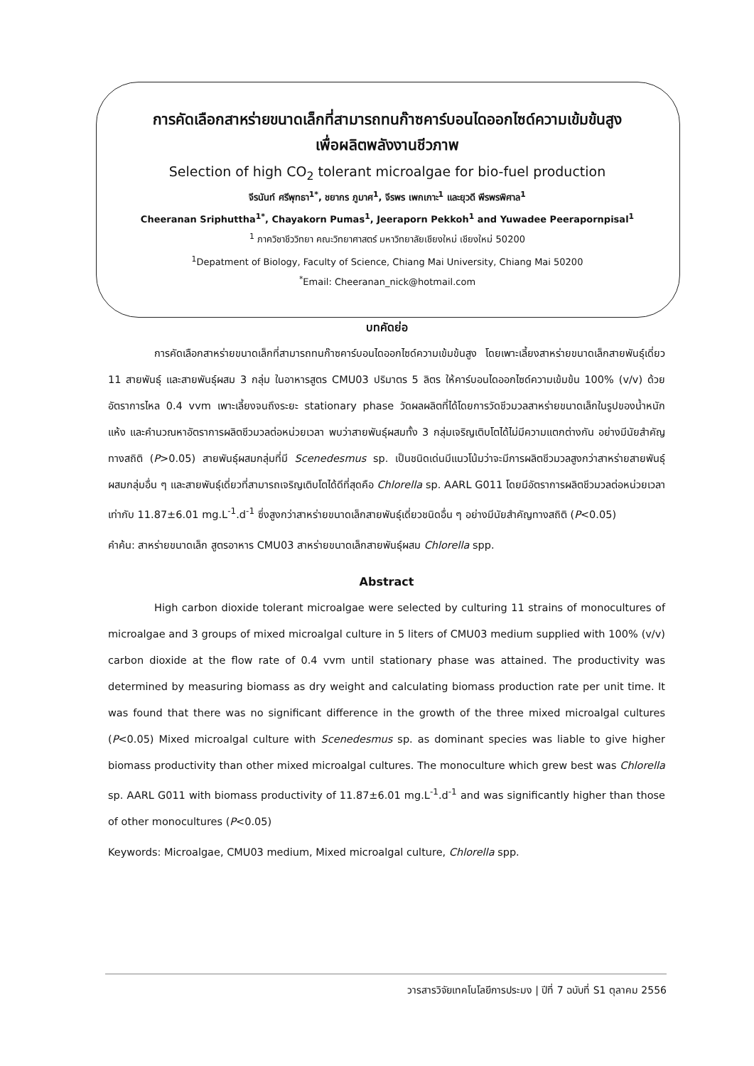การคัดเลือกสาหร่ายขนาดเล็กที่สามารถทนก๊าซคาร์บอนไดออกไซด์ความเข้มข้นสูง
เพื่อผลิตพลังงานชีวภาพ
Selection of high CO<sub>2</sub> tolerant microalgae for bio-fuel production
จีรนันท์ ศรีพุทธา<sup>1*</sup>, ชยากร ภูมาศ<sup>1</sup>, จีรพร เพกเกาะ<sup>1</sup> และยุวดี พีรพรพิศาล<sup>1</sup>
Cheeranan Sriphuttha<sup>1*</sup>, Chayakorn Pumas<sup>1</sup>, Jeeraporn Pekkoh<sup>1</sup> and Yuwadee Peerapornpisal<sup>1</sup>
<sup>1</sup> ภาควิชาชีววิทยา คณะวิทยาศาสตร์ มหาวิทยาลัยเชียงใหม่ เชียงใหม่ 50200
<sup>1</sup> Depatment of Biology, Faculty of Science, Chiang Mai University, Chiang Mai 50200
<sup>*</sup> Email: Cheeranan_nick@hotmail.com
บทคัดย่อ
การคัดเลือกสาหร่ายขนาดเล็กที่สามารถทนก๊าซคาร์บอนไดออกไซด์ความเข้มข้นสูง โดยเพาะเลี้ยงสาหร่ายขนาดเล็กสายพันธุ์เดี่ยว 11 สายพันธุ์ และสายพันธุ์ผสม 3 กลุ่ม ในอาหารสูตร CMU03 ปริมาตร 5 ลิตร ให้คาร์บอนไดออกไซด์ความเข้มข้น 100% (v/v) ด้วยอัตราการไหล 0.4 vvm เพาะเลี้ยงจนถึงระยะ stationary phase วัดผลผลิตที่ได้โดยการวัดชีวมวลสาหร่ายขนาดเล็กในรูปของน้ำหนักแห้ง และคำนวณหาอัตราการผลิตชีวมวลต่อหน่วยเวลา พบว่าสายพันธุ์ผสมทั้ง 3 กลุ่มเจริญเติบโตได้ไม่มีความแตกต่างกัน อย่างมีนัยสำคัญทางสถิติ (P>0.05) สายพันธุ์ผสมกลุ่มที่มี Scenedesmus sp. เป็นชนิดเด่นมีแนวโน้มว่าจะมีการผลิตชีวมวลสูงกว่าสาหร่ายสายพันธุ์ผสมกลุ่มอื่น ๆ และสายพันธุ์เดี่ยวที่สามารถเจริญเติบโตได้ดีที่สุดคือ Chlorella sp. AARL G011 โดยมีอัตราการผลิตชีวมวลต่อหน่วยเวลา เท่ากับ 11.87±6.01 mg.L<sup>-1</sup>.d<sup>-1</sup> ซึ่งสูงกว่าสาหร่ายขนาดเล็กสายพันธุ์เดี่ยวชนิดอื่น ๆ อย่างมีนัยสำคัญทางสถิติ (P<0.05)
คำค้น: สาหร่ายขนาดเล็ก สูตรอาหาร CMU03 สาหร่ายขนาดเล็กสายพันธุ์ผสม Chlorella spp.
Abstract
High carbon dioxide tolerant microalgae were selected by culturing 11 strains of monocultures of microalgae and 3 groups of mixed microalgal culture in 5 liters of CMU03 medium supplied with 100% (v/v) carbon dioxide at the flow rate of 0.4 vvm until stationary phase was attained. The productivity was determined by measuring biomass as dry weight and calculating biomass production rate per unit time. It was found that there was no significant difference in the growth of the three mixed microalgal cultures (P<0.05) Mixed microalgal culture with Scenedesmus sp. as dominant species was liable to give higher biomass productivity than other mixed microalgal cultures. The monoculture which grew best was Chlorella sp. AARL G011 with biomass productivity of 11.87±6.01 mg.L<sup>-1</sup>.d<sup>-1</sup> and was significantly higher than those of other monocultures (P<0.05)
Keywords: Microalgae, CMU03 medium, Mixed microalgal culture, Chlorella spp.
วารสารวิจัยเทคโนโลยีการประมง | ปีที่ 7 ฉบับที่ S1 ตุลาคม 2556